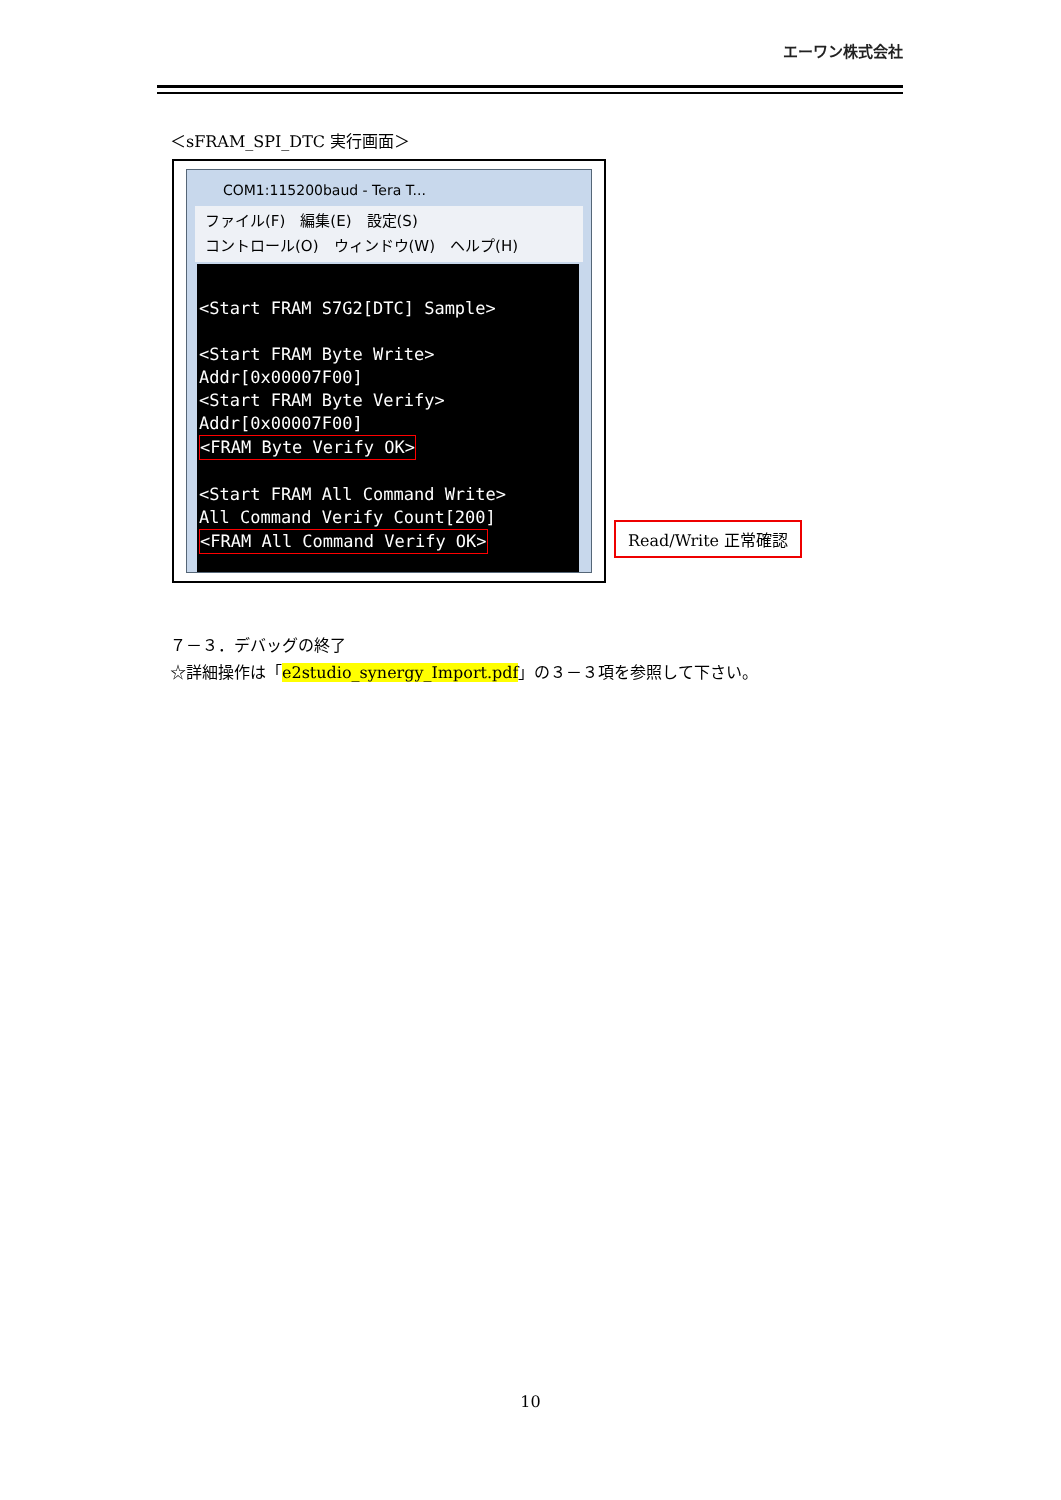エーワン株式会社
＜sFRAM_SPI_DTC 実行画面＞
COM1:115200baud - Tera T...
ファイル(F)　編集(E)　設定(S)
コントロール(O)　ウィンドウ(W)　ヘルプ(H)
<Start FRAM S7G2[DTC] Sample> <Start FRAM Byte Write> Addr[0x00007F00] <Start FRAM Byte Verify> Addr[0x00007F00] <FRAM Byte Verify OK> <Start FRAM All Command Write> All Command Verify Count[200] <FRAM All Command Verify OK>
Read/Write 正常確認
７－３．デバッグの終了
☆詳細操作は「e2studio_synergy_Import.pdf」の３－３項を参照して下さい。
10